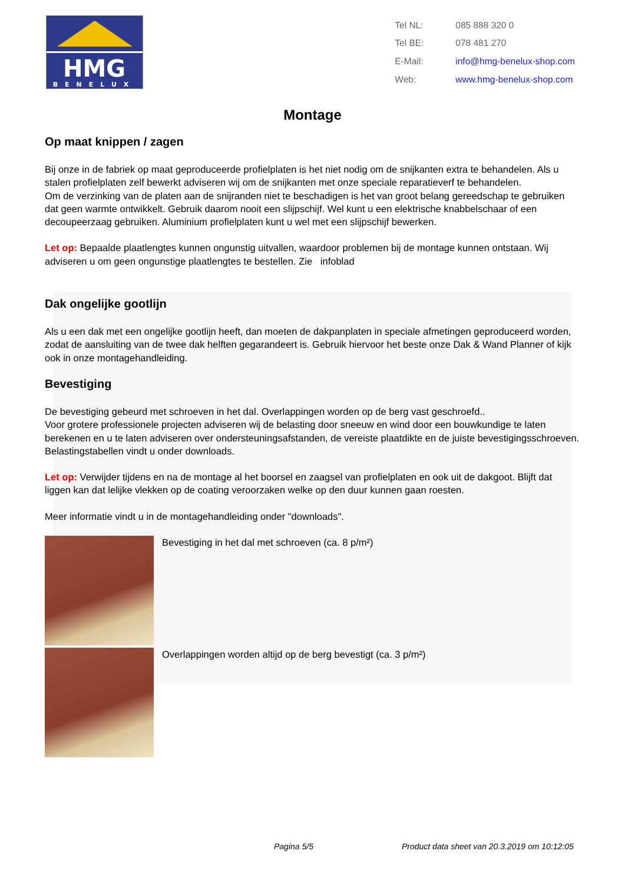HMG
BENELUX
| Tel NL: | 085 888 320 0 |
| Tel BE: | 078 481 270 |
| E-Mail: | info@hmg-benelux-shop.com |
| Web: | www.hmg-benelux-shop.com |
Montage
Op maat knippen / zagen
Bij onze in de fabriek op maat geproduceerde profielplaten is het niet nodig om de snijkanten extra te behandelen. Als u stalen profielplaten zelf bewerkt adviseren wij om de snijkanten met onze speciale reparatieverf te behandelen.
Om de verzinking van de platen aan de snijranden niet te beschadigen is het van groot belang gereedschap te gebruiken dat geen warmte ontwikkelt. Gebruik daarom nooit een slijpschijf. Wel kunt u een elektrische knabbelschaar of een decoupeerzaag gebruiken. Aluminium profielplaten kunt u wel met een slijpschijf bewerken.
Let op: Bepaalde plaatlengtes kunnen ongunstig uitvallen, waardoor problemen bij de montage kunnen ontstaan. Wij adviseren u om geen ongunstige plaatlengtes te bestellen. Zie infoblad
Dak ongelijke gootlijn
Als u een dak met een ongelijke gootlijn heeft, dan moeten de dakpanplaten in speciale afmetingen geproduceerd worden, zodat de aansluiting van de twee dak helften gegarandeert is. Gebruik hiervoor het beste onze Dak & Wand Planner of kijk ook in onze montagehandleiding.
Bevestiging
De bevestiging gebeurd met schroeven in het dal. Overlappingen worden op de berg vast geschroefd..
Voor grotere professionele projecten adviseren wij de belasting door sneeuw en wind door een bouwkundige te laten berekenen en u te laten adviseren over ondersteuningsafstanden, de vereiste plaatdikte en de juiste bevestigingsschroeven. Belastingstabellen vindt u onder downloads.
Let op: Verwijder tijdens en na de montage al het boorsel en zaagsel van profielplaten en ook uit de dakgoot. Blijft dat liggen kan dat lelijke vlekken op de coating veroorzaken welke op den duur kunnen gaan roesten.
Meer informatie vindt u in de montagehandleiding onder "downloads".
Bevestiging in het dal met schroeven (ca. 8 p/m²)
Overlappingen worden altijd op de berg bevestigt (ca. 3 p/m²)
Pagina 5/5 Product data sheet van 20.3.2019 om 10:12:05